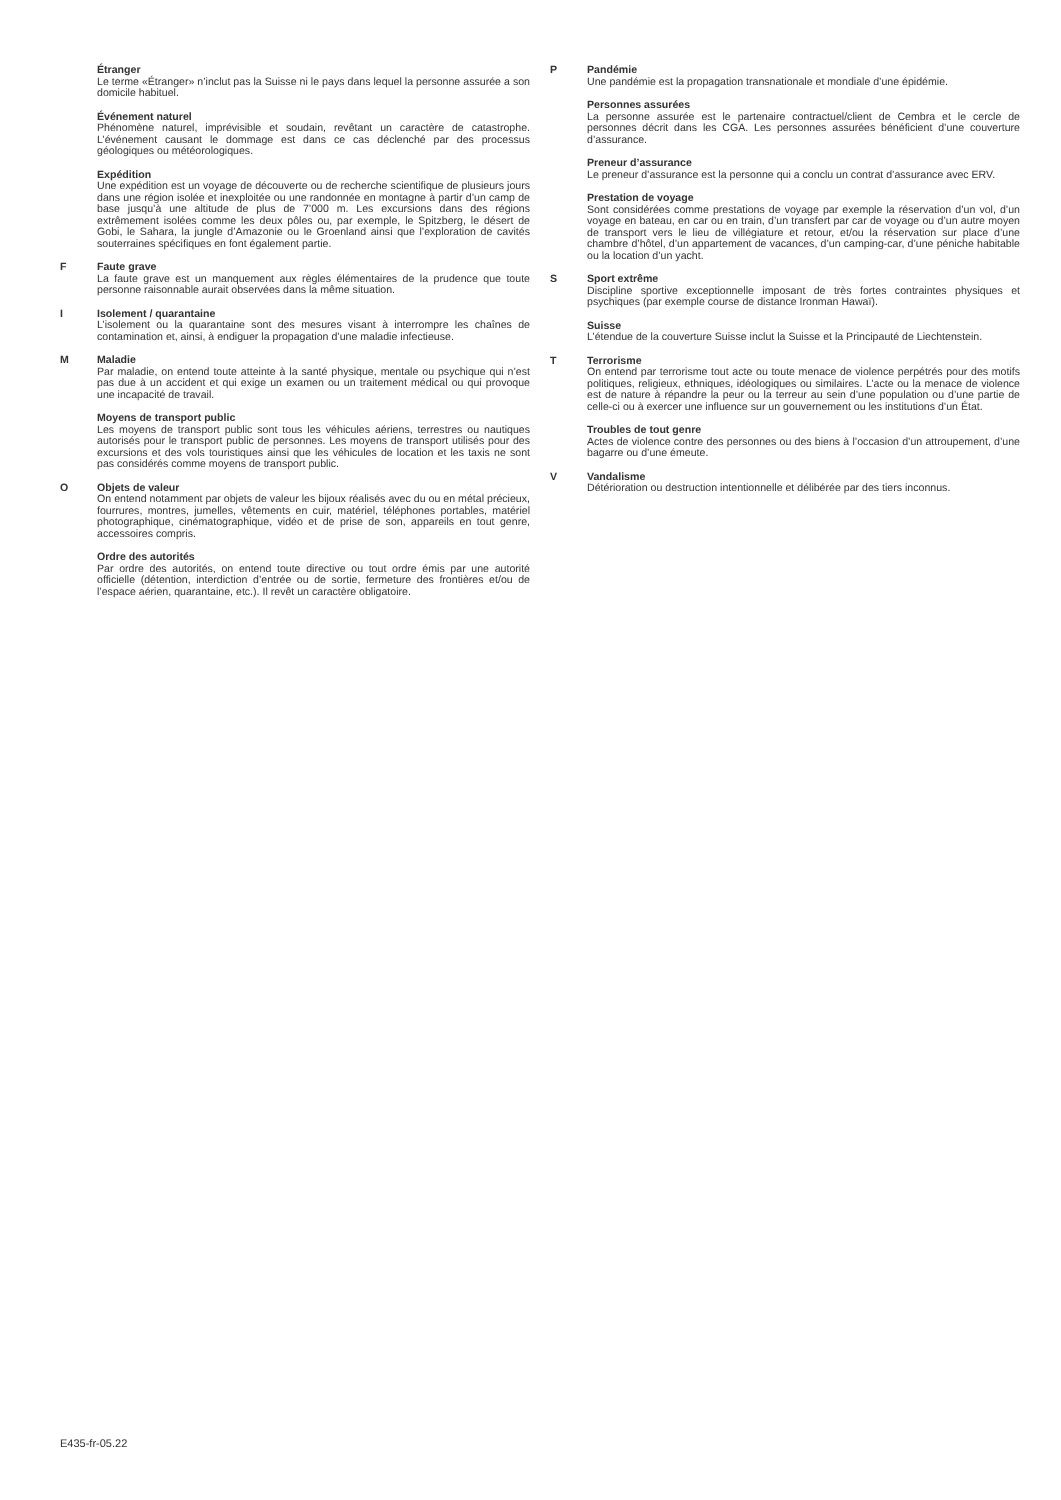Étranger
Le terme «Étranger» n’inclut pas la Suisse ni le pays dans lequel la personne assurée a son domicile habituel.
Événement naturel
Phénomène naturel, imprévisible et soudain, revêtant un caractère de catastrophe. L’événement causant le dommage est dans ce cas déclenché par des processus géologiques ou météorologiques.
Expédition
Une expédition est un voyage de découverte ou de recherche scientifique de plusieurs jours dans une région isolée et inexploitée ou une randonnée en montagne à partir d’un camp de base jusqu’à une altitude de plus de 7’000 m. Les excursions dans des régions extrêmement isolées comme les deux pôles ou, par exemple, le Spitzberg, le désert de Gobi, le Sahara, la jungle d’Amazonie ou le Groenland ainsi que l’exploration de cavités souterraines spécifiques en font également partie.
F Faute grave
La faute grave est un manquement aux règles élémentaires de la prudence que toute personne raisonnable aurait observées dans la même situation.
I Isolement / quarantaine
L’isolement ou la quarantaine sont des mesures visant à interrompre les chaînes de contamination et, ainsi, à endiguer la propagation d’une maladie infectieuse.
M Maladie
Par maladie, on entend toute atteinte à la santé physique, mentale ou psychique qui n’est pas due à un accident et qui exige un examen ou un traitement médical ou qui provoque une incapacité de travail.
Moyens de transport public
Les moyens de transport public sont tous les véhicules aériens, terrestres ou nautiques autorisés pour le transport public de personnes. Les moyens de transport utilisés pour des excursions et des vols touristiques ainsi que les véhicules de location et les taxis ne sont pas considérés comme moyens de transport public.
O Objets de valeur
On entend notamment par objets de valeur les bijoux réalisés avec du ou en métal précieux, fourrures, montres, jumelles, vêtements en cuir, matériel, téléphones portables, matériel photographique, cinématographique, vidéo et de prise de son, appareils en tout genre, accessoires compris.
Ordre des autorités
Par ordre des autorités, on entend toute directive ou tout ordre émis par une autorité officielle (détention, interdiction d’entrée ou de sortie, fermeture des frontières et/ou de l’espace aérien, quarantaine, etc.). Il revêt un caractère obligatoire.
P Pandémie
Une pandémie est la propagation transnationale et mondiale d’une épidémie.
Personnes assurées
La personne assurée est le partenaire contractuel/client de Cembra et le cercle de personnes décrit dans les CGA. Les personnes assurées bénéficient d’une couverture d’assurance.
Preneur d’assurance
Le preneur d’assurance est la personne qui a conclu un contrat d’assurance avec ERV.
Prestation de voyage
Sont considérées comme prestations de voyage par exemple la réservation d’un vol, d’un voyage en bateau, en car ou en train, d’un transfert par car de voyage ou d’un autre moyen de transport vers le lieu de villégiature et retour, et/ou la réservation sur place d’une chambre d’hôtel, d’un appartement de vacances, d’un camping-car, d’une péniche habitable ou la location d’un yacht.
S Sport extrême
Discipline sportive exceptionnelle imposant de très fortes contraintes physiques et psychiques (par exemple course de distance Ironman Hawaï).
Suisse
L’étendue de la couverture Suisse inclut la Suisse et la Principauté de Liechtenstein.
T Terrorisme
On entend par terrorisme tout acte ou toute menace de violence perpétrés pour des motifs politiques, religieux, ethniques, idéologiques ou similaires. L’acte ou la menace de violence est de nature à répandre la peur ou la terreur au sein d’une population ou d’une partie de celle-ci ou à exercer une influence sur un gouvernement ou les institutions d’un État.
Troubles de tout genre
Actes de violence contre des personnes ou des biens à l’occasion d’un attroupement, d’une bagarre ou d’une émeute.
V Vandalisme
Détérioration ou destruction intentionnelle et délibérée par des tiers inconnus.
E435-fr-05.22